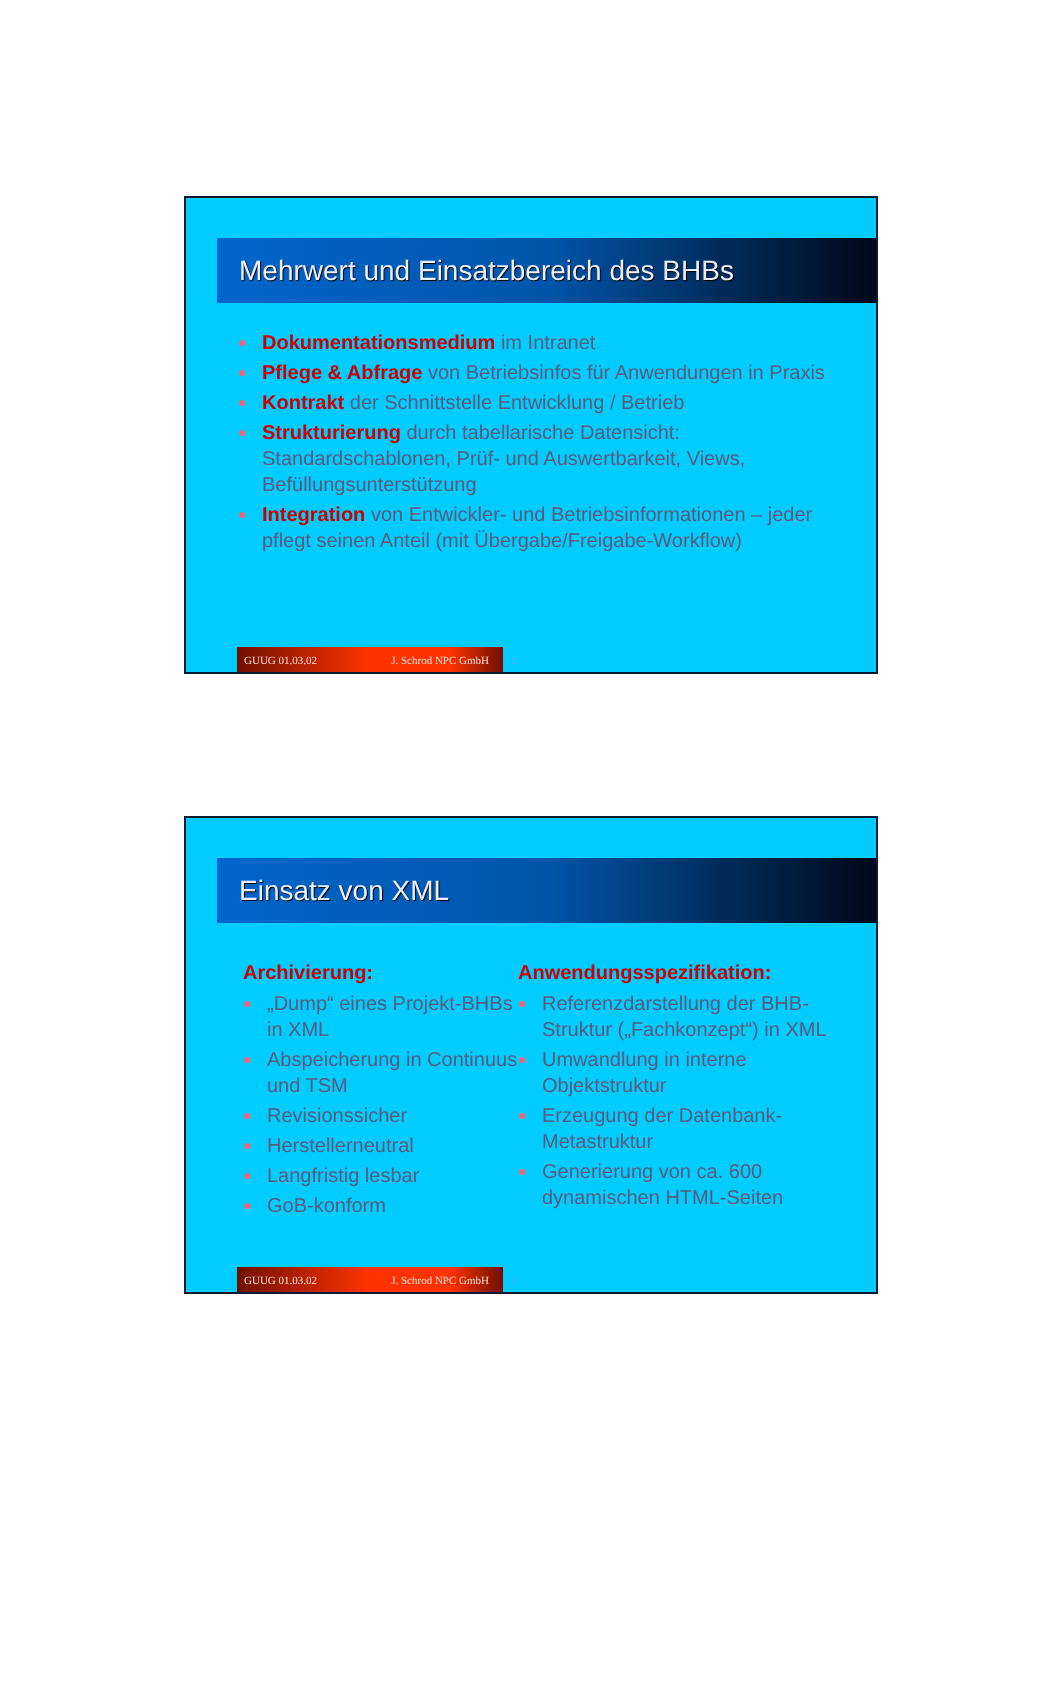Mehrwert und Einsatzbereich des BHBs
● Dokumentationsmedium im Intranet
● Pflege & Abfrage von Betriebsinfos für Anwendungen in Praxis
● Kontrakt der Schnittstelle Entwicklung / Betrieb
● Strukturierung durch tabellarische Datensicht: Standardschablonen, Prüf- und Auswertbarkeit, Views, Befüllungsunterstützung
● Integration von Entwickler- und Betriebsinformationen – jeder pflegt seinen Anteil (mit Übergabe/Freigabe-Workflow)
GUUG 01.03.02 J. Schrod NPC GmbH 2
Einsatz von XML
Archivierung:
● „Dump“ eines Projekt-BHBs in XML
● Abspeicherung in Continuus und TSM
● Revisionssicher
● Herstellerneutral
● Langfristig lesbar
● GoB-konform
Anwendungsspezifikation:
● Referenzdarstellung der BHB-Struktur („Fachkonzept“) in XML
● Umwandlung in interne Objektstruktur
● Erzeugung der Datenbank-Metastruktur
● Generierung von ca. 600 dynamischen HTML-Seiten
GUUG 01.03.02 J. Schrod NPC GmbH 3